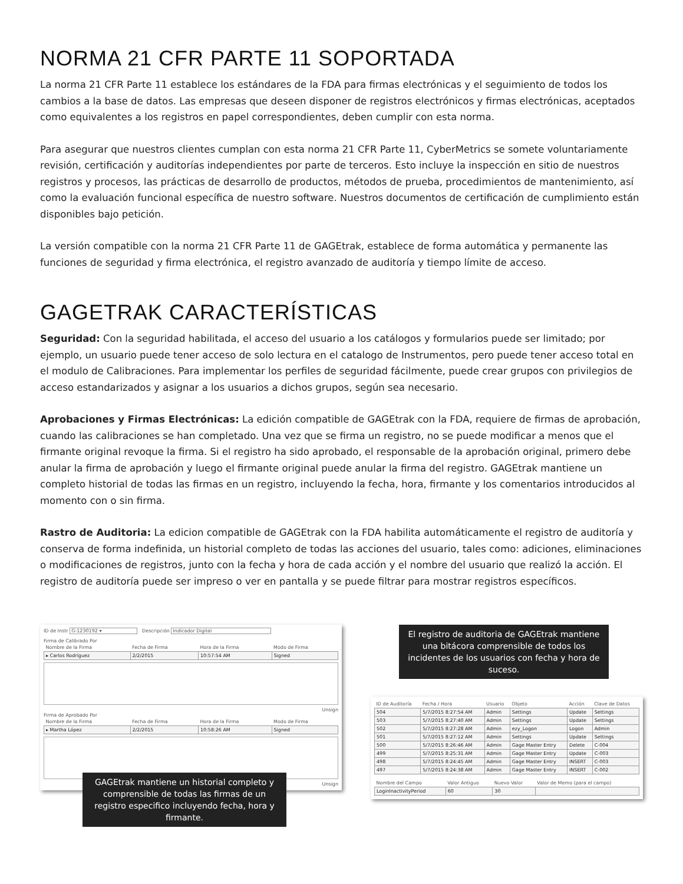NORMA 21 CFR PARTE 11 SOPORTADA
La norma 21 CFR Parte 11 establece los estándares de la FDA para firmas electrónicas y el seguimiento de todos los cambios a la base de datos. Las empresas que deseen disponer de registros electrónicos y firmas electrónicas, aceptados como equivalentes a los registros en papel correspondientes, deben cumplir con esta norma.
Para asegurar que nuestros clientes cumplan con esta norma 21 CFR Parte 11, CyberMetrics se somete voluntariamente revisión, certificación y auditorías independientes por parte de terceros. Esto incluye la inspección en sitio de nuestros registros y procesos, las prácticas de desarrollo de productos, métodos de prueba, procedimientos de mantenimiento, así como la evaluación funcional específica de nuestro software. Nuestros documentos de certificación de cumplimiento están disponibles bajo petición.
La versión compatible con la norma 21 CFR Parte 11 de GAGEtrak, establece de forma automática y permanente las funciones de seguridad y firma electrónica, el registro avanzado de auditoría y tiempo límite de acceso.
GAGETRAK CARACTERÍSTICAS
Seguridad: Con la seguridad habilitada, el acceso del usuario a los catálogos y formularios puede ser limitado; por ejemplo, un usuario puede tener acceso de solo lectura en el catalogo de Instrumentos, pero puede tener acceso total en el modulo de Calibraciones. Para implementar los perfiles de seguridad fácilmente, puede crear grupos con privilegios de acceso estandarizados y asignar a los usuarios a dichos grupos, según sea necesario.
Aprobaciones y Firmas Electrónicas: La edición compatible de GAGEtrak con la FDA, requiere de firmas de aprobación, cuando las calibraciones se han completado. Una vez que se firma un registro, no se puede modificar a menos que el firmante original revoque la firma. Si el registro ha sido aprobado, el responsable de la aprobación original, primero debe anular la firma de aprobación y luego el firmante original puede anular la firma del registro. GAGEtrak mantiene un completo historial de todas las firmas en un registro, incluyendo la fecha, hora, firmante y los comentarios introducidos al momento con o sin firma.
Rastro de Auditoria: La edicion compatible de GAGEtrak con la FDA habilita automáticamente el registro de auditoría y conserva de forma indefinida, un historial completo de todas las acciones del usuario, tales como: adiciones, eliminaciones o modificaciones de registros, junto con la fecha y hora de cada acción y el nombre del usuario que realizó la acción. El registro de auditoría puede ser impreso o ver en pantalla y se puede filtrar para mostrar registros específicos.
ID de Instr G-1230192 ▾ Descripción Indicador Digital
Firma de Calibrado Por
| Nombre de la Firma | Fecha de Firma | Hora de la Firma | Modo de Firma |
| --- | --- | --- | --- |
| ▸ Carlos Rodríguez | 2/2/2015 | 10:57:54 AM | Signed |
Unsign
Firma de Aprobado Por
| Nombre de la Firma | Fecha de Firma | Hora de la Firma | Modo de Firma |
| --- | --- | --- | --- |
| ▸ Martha López | 2/2/2015 | 10:58:26 AM | Signed |
Unsign
GAGEtrak mantiene un historial completo y comprensible de todas las firmas de un registro especifico incluyendo fecha, hora y firmante.
El registro de auditoria de GAGEtrak mantiene una bitácora comprensible de todos los incidentes de los usuarios con fecha y hora de suceso.
| ID de Auditoría | Fecha / Hora | Usuario | Objeto | Acción | Clave de Datos |
| --- | --- | --- | --- | --- | --- |
| 504 | 5/7/2015 8:27:54 AM | Admin | Settings | Update | Settings |
| 503 | 5/7/2015 8:27:40 AM | Admin | Settings | Update | Settings |
| 502 | 5/7/2015 8:27:28 AM | Admin | ezy_Logon | Logon | Admin |
| 501 | 5/7/2015 8:27:12 AM | Admin | Settings | Update | Settings |
| 500 | 5/7/2015 8:26:46 AM | Admin | Gage Master Entry | Delete | C-004 |
| 499 | 5/7/2015 8:25:31 AM | Admin | Gage Master Entry | Update | C-003 |
| 498 | 5/7/2015 8:24:45 AM | Admin | Gage Master Entry | INSERT | C-003 |
| 497 | 5/7/2015 8:24:38 AM | Admin | Gage Master Entry | INSERT | C-002 |
| Nombre del Campo | Valor Antiguo | Nuevo Valor | Valor de Memo (para el campo) |
| --- | --- | --- | --- |
| LoginInactivityPeriod | 60 | 30 | |